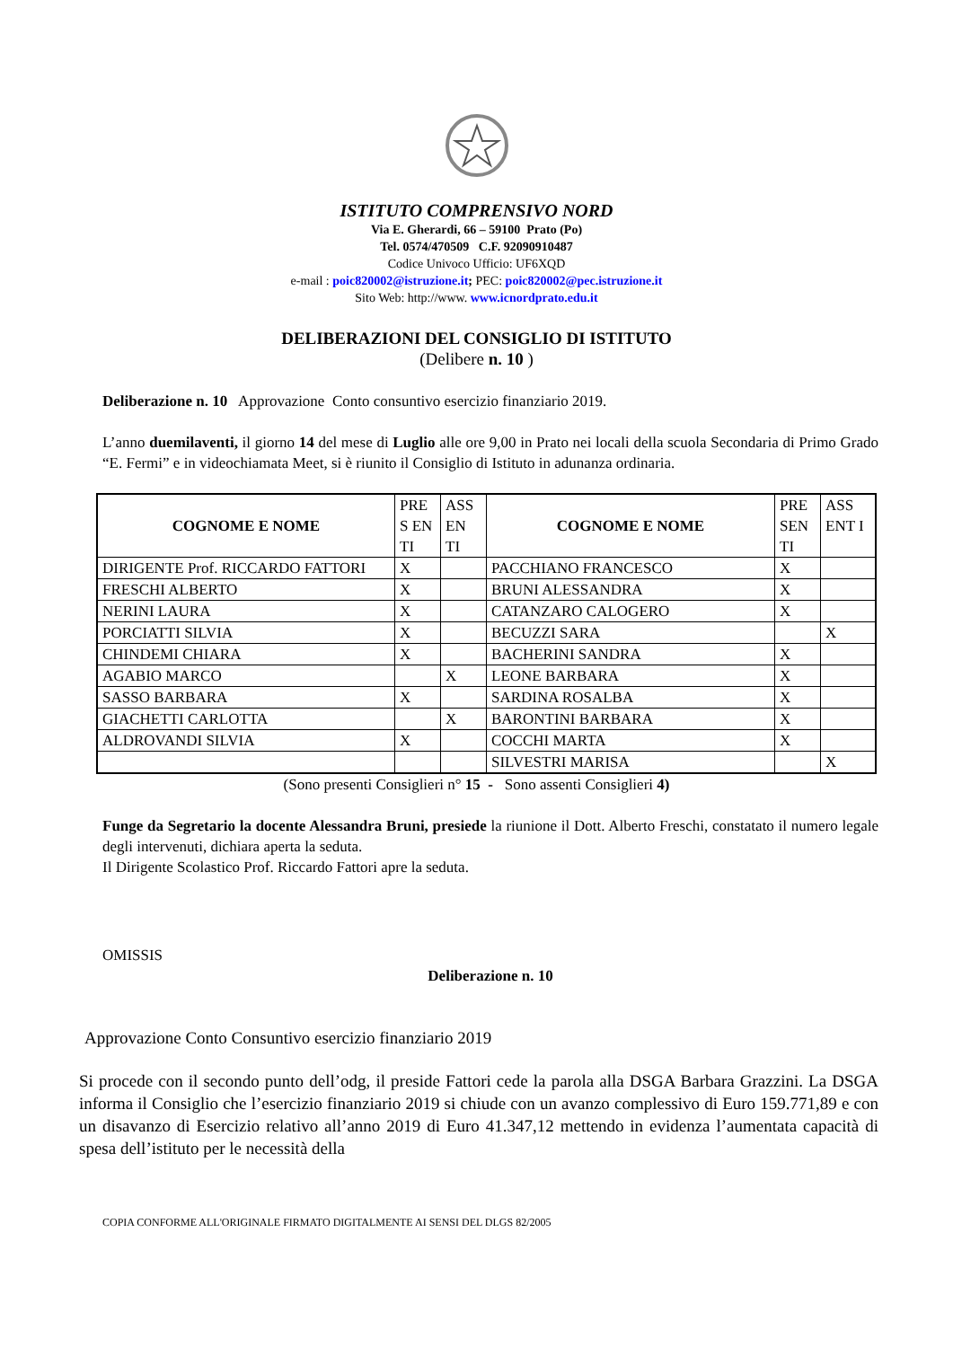ISTITUTO COMPRENSIVO NORD
Via E. Gherardi, 66 – 59100 Prato (Po)
Tel. 0574/470509 C.F. 92090910487
Codice Univoco Ufficio: UF6XQD
e-mail : poic820002@istruzione.it; PEC: poic820002@pec.istruzione.it
Sito Web: http://www. www.icnordprato.edu.it
DELIBERAZIONI DEL CONSIGLIO DI ISTITUTO
(Delibere n. 10 )
Deliberazione n. 10 Approvazione Conto consuntivo esercizio finanziario 2019.
L’anno duemilaventi, il giorno 14 del mese di Luglio alle ore 9,00 in Prato nei locali della scuola Secondaria di Primo Grado “E. Fermi” e in videochiamata Meet, si è riunito il Consiglio di Istituto in adunanza ordinaria.
| COGNOME E NOME | PRE S EN TI | ASS EN TI | COGNOME E NOME | PRE SEN TI | ASS ENT I |
| --- | --- | --- | --- | --- | --- |
| DIRIGENTE Prof. RICCARDO FATTORI | X | | PACCHIANO FRANCESCO | X | |
| FRESCHI ALBERTO | X | | BRUNI ALESSANDRA | X | |
| NERINI LAURA | X | | CATANZARO CALOGERO | X | |
| PORCIATTI SILVIA | X | | BECUZZI SARA | | X |
| CHINDEMI CHIARA | X | | BACHERINI SANDRA | X | |
| AGABIO MARCO | | X | LEONE BARBARA | X | |
| SASSO BARBARA | X | | SARDINA ROSALBA | X | |
| GIACHETTI CARLOTTA | | X | BARONTINI BARBARA | X | |
| ALDROVANDI SILVIA | X | | COCCHI MARTA | X | |
| | | | SILVESTRI MARISA | | X |
(Sono presenti Consiglieri n° 15 - Sono assenti Consiglieri 4)
Funge da Segretario la docente Alessandra Bruni, presiede la riunione il Dott. Alberto Freschi, constatato il numero legale degli intervenuti, dichiara aperta la seduta.
Il Dirigente Scolastico Prof. Riccardo Fattori apre la seduta.
OMISSIS
Deliberazione n. 10
Approvazione Conto Consuntivo esercizio finanziario 2019
Si procede con il secondo punto dell’odg, il preside Fattori cede la parola alla DSGA Barbara Grazzini. La DSGA informa il Consiglio che l’esercizio finanziario 2019 si chiude con un avanzo complessivo di Euro 159.771,89 e con un disavanzo di Esercizio relativo all’anno 2019 di Euro 41.347,12 mettendo in evidenza l’aumentata capacità di spesa dell’istituto per le necessità della
COPIA CONFORME ALL'ORIGINALE FIRMATO DIGITALMENTE AI SENSI DEL DLGS 82/2005